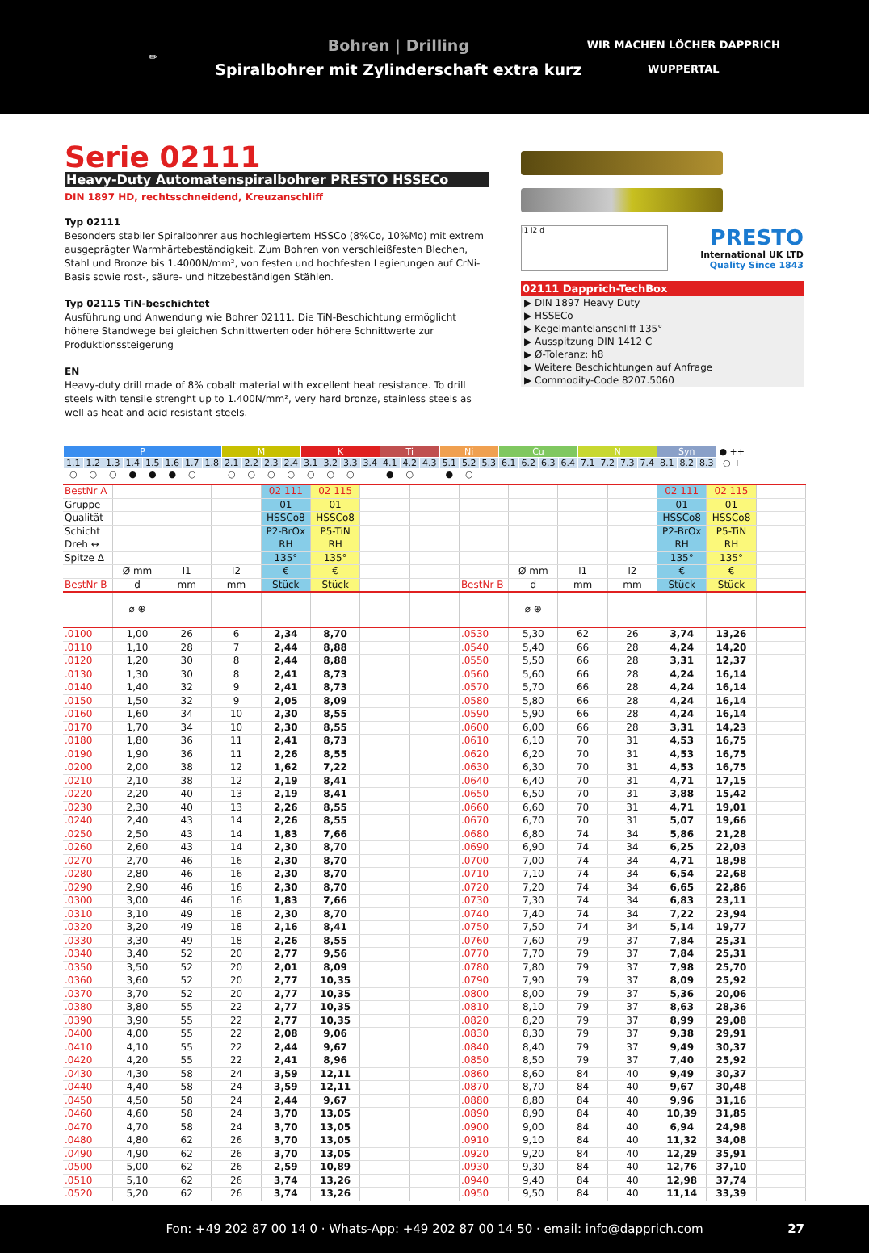✏
Bohren | Drilling
Spiralbohrer mit Zylinderschaft extra kurz
WIR MACHEN LÖCHER DAPPRICH
WUPPERTAL
Serie 02111
Heavy-Duty Automatenspiralbohrer PRESTO HSSECo
DIN 1897 HD, rechtsschneidend, Kreuzanschliff
Typ 02111
Besonders stabiler Spiralbohrer aus hochlegiertem HSSCo (8%Co, 10%Mo) mit extrem ausgeprägter Warmhärtebeständigkeit. Zum Bohren von verschleißfesten Blechen, Stahl und Bronze bis 1.4000N/mm², von festen und hochfesten Legierungen auf CrNi-Basis sowie rost-, säure- und hitzebeständigen Stählen.
Typ 02115 TiN-beschichtet
Ausführung und Anwendung wie Bohrer 02111. Die TiN-Beschichtung ermöglicht höhere Standwege bei gleichen Schnittwerten oder höhere Schnittwerte zur Produktionssteigerung
EN
Heavy-duty drill made of 8% cobalt material with excellent heat resistance. To drill steels with tensile strenght up to 1.400N/mm², very hard bronze, stainless steels as well as heat and acid resistant steels.
l1 l2 d
PRESTO
International UK LTD
Quality Since 1843
02111 Dapprich-TechBox
▶ DIN 1897 Heavy Duty
▶ HSSECo
▶ Kegelmantelanschliff 135°
▶ Ausspitzung DIN 1412 C
▶ Ø-Toleranz: h8
▶ Weitere Beschichtungen auf Anfrage
▶ Commodity-Code 8207.5060
| P | | | | | | | | M | | | | K | | | | Ti | | | Ni | | | Cu | | | | N | | | | Syn | | | ● ++ |
| 1.1 | 1.2 | 1.3 | 1.4 | 1.5 | 1.6 | 1.7 | 1.8 | 2.1 | 2.2 | 2.3 | 2.4 | 3.1 | 3.2 | 3.3 | 3.4 | 4.1 | 4.2 | 4.3 | 5.1 | 5.2 | 5.3 | 6.1 | 6.2 | 6.3 | 6.4 | 7.1 | 7.2 | 7.3 | 7.4 | 8.1 | 8.2 | 8.3 | ○ + |
| ○ | ○ | ○ | ● | ● | ● | ○ | | ○ | ○ | ○ | ○ | ○ | ○ | ○ | | ● | ○ | | ● | ○ | | | | | | | | | | | | | |
| BestNr A | | | | 02 111 | 02 115 | | | | | | | 02 111 | 02 115 | |
| Gruppe | | | | 01 | 01 | | | | | | | 01 | 01 | |
| Qualität | | | | HSSCo8 | HSSCo8 | | | | | | | HSSCo8 | HSSCo8 | |
| Schicht | | | | P2-BrOx | P5-TiN | | | | | | | P2-BrOx | P5-TiN | |
| Dreh ↔ | | | | RH | RH | | | | | | | RH | RH | |
| Spitze Δ | | | | 135° | 135° | | | | | | | 135° | 135° | |
| | Ø mm | l1 | l2 | € | € | | | | Ø mm | l1 | l2 | € | € | |
| BestNr B | d | mm | mm | Stück | Stück | | | BestNr B | d | mm | mm | Stück | Stück | |
| | ⌀ ⊕ | | | | | | | | ⌀ ⊕ | | | | | |
| .0100 | 1,00 | 26 | 6 | 2,34 | 8,70 | | | .0530 | 5,30 | 62 | 26 | 3,74 | 13,26 | |
| .0110 | 1,10 | 28 | 7 | 2,44 | 8,88 | | | .0540 | 5,40 | 66 | 28 | 4,24 | 14,20 | |
| .0120 | 1,20 | 30 | 8 | 2,44 | 8,88 | | | .0550 | 5,50 | 66 | 28 | 3,31 | 12,37 | |
| .0130 | 1,30 | 30 | 8 | 2,41 | 8,73 | | | .0560 | 5,60 | 66 | 28 | 4,24 | 16,14 | |
| .0140 | 1,40 | 32 | 9 | 2,41 | 8,73 | | | .0570 | 5,70 | 66 | 28 | 4,24 | 16,14 | |
| .0150 | 1,50 | 32 | 9 | 2,05 | 8,09 | | | .0580 | 5,80 | 66 | 28 | 4,24 | 16,14 | |
| .0160 | 1,60 | 34 | 10 | 2,30 | 8,55 | | | .0590 | 5,90 | 66 | 28 | 4,24 | 16,14 | |
| .0170 | 1,70 | 34 | 10 | 2,30 | 8,55 | | | .0600 | 6,00 | 66 | 28 | 3,31 | 14,23 | |
| .0180 | 1,80 | 36 | 11 | 2,41 | 8,73 | | | .0610 | 6,10 | 70 | 31 | 4,53 | 16,75 | |
| .0190 | 1,90 | 36 | 11 | 2,26 | 8,55 | | | .0620 | 6,20 | 70 | 31 | 4,53 | 16,75 | |
| .0200 | 2,00 | 38 | 12 | 1,62 | 7,22 | | | .0630 | 6,30 | 70 | 31 | 4,53 | 16,75 | |
| .0210 | 2,10 | 38 | 12 | 2,19 | 8,41 | | | .0640 | 6,40 | 70 | 31 | 4,71 | 17,15 | |
| .0220 | 2,20 | 40 | 13 | 2,19 | 8,41 | | | .0650 | 6,50 | 70 | 31 | 3,88 | 15,42 | |
| .0230 | 2,30 | 40 | 13 | 2,26 | 8,55 | | | .0660 | 6,60 | 70 | 31 | 4,71 | 19,01 | |
| .0240 | 2,40 | 43 | 14 | 2,26 | 8,55 | | | .0670 | 6,70 | 70 | 31 | 5,07 | 19,66 | |
| .0250 | 2,50 | 43 | 14 | 1,83 | 7,66 | | | .0680 | 6,80 | 74 | 34 | 5,86 | 21,28 | |
| .0260 | 2,60 | 43 | 14 | 2,30 | 8,70 | | | .0690 | 6,90 | 74 | 34 | 6,25 | 22,03 | |
| .0270 | 2,70 | 46 | 16 | 2,30 | 8,70 | | | .0700 | 7,00 | 74 | 34 | 4,71 | 18,98 | |
| .0280 | 2,80 | 46 | 16 | 2,30 | 8,70 | | | .0710 | 7,10 | 74 | 34 | 6,54 | 22,68 | |
| .0290 | 2,90 | 46 | 16 | 2,30 | 8,70 | | | .0720 | 7,20 | 74 | 34 | 6,65 | 22,86 | |
| .0300 | 3,00 | 46 | 16 | 1,83 | 7,66 | | | .0730 | 7,30 | 74 | 34 | 6,83 | 23,11 | |
| .0310 | 3,10 | 49 | 18 | 2,30 | 8,70 | | | .0740 | 7,40 | 74 | 34 | 7,22 | 23,94 | |
| .0320 | 3,20 | 49 | 18 | 2,16 | 8,41 | | | .0750 | 7,50 | 74 | 34 | 5,14 | 19,77 | |
| .0330 | 3,30 | 49 | 18 | 2,26 | 8,55 | | | .0760 | 7,60 | 79 | 37 | 7,84 | 25,31 | |
| .0340 | 3,40 | 52 | 20 | 2,77 | 9,56 | | | .0770 | 7,70 | 79 | 37 | 7,84 | 25,31 | |
| .0350 | 3,50 | 52 | 20 | 2,01 | 8,09 | | | .0780 | 7,80 | 79 | 37 | 7,98 | 25,70 | |
| .0360 | 3,60 | 52 | 20 | 2,77 | 10,35 | | | .0790 | 7,90 | 79 | 37 | 8,09 | 25,92 | |
| .0370 | 3,70 | 52 | 20 | 2,77 | 10,35 | | | .0800 | 8,00 | 79 | 37 | 5,36 | 20,06 | |
| .0380 | 3,80 | 55 | 22 | 2,77 | 10,35 | | | .0810 | 8,10 | 79 | 37 | 8,63 | 28,36 | |
| .0390 | 3,90 | 55 | 22 | 2,77 | 10,35 | | | .0820 | 8,20 | 79 | 37 | 8,99 | 29,08 | |
| .0400 | 4,00 | 55 | 22 | 2,08 | 9,06 | | | .0830 | 8,30 | 79 | 37 | 9,38 | 29,91 | |
| .0410 | 4,10 | 55 | 22 | 2,44 | 9,67 | | | .0840 | 8,40 | 79 | 37 | 9,49 | 30,37 | |
| .0420 | 4,20 | 55 | 22 | 2,41 | 8,96 | | | .0850 | 8,50 | 79 | 37 | 7,40 | 25,92 | |
| .0430 | 4,30 | 58 | 24 | 3,59 | 12,11 | | | .0860 | 8,60 | 84 | 40 | 9,49 | 30,37 | |
| .0440 | 4,40 | 58 | 24 | 3,59 | 12,11 | | | .0870 | 8,70 | 84 | 40 | 9,67 | 30,48 | |
| .0450 | 4,50 | 58 | 24 | 2,44 | 9,67 | | | .0880 | 8,80 | 84 | 40 | 9,96 | 31,16 | |
| .0460 | 4,60 | 58 | 24 | 3,70 | 13,05 | | | .0890 | 8,90 | 84 | 40 | 10,39 | 31,85 | |
| .0470 | 4,70 | 58 | 24 | 3,70 | 13,05 | | | .0900 | 9,00 | 84 | 40 | 6,94 | 24,98 | |
| .0480 | 4,80 | 62 | 26 | 3,70 | 13,05 | | | .0910 | 9,10 | 84 | 40 | 11,32 | 34,08 | |
| .0490 | 4,90 | 62 | 26 | 3,70 | 13,05 | | | .0920 | 9,20 | 84 | 40 | 12,29 | 35,91 | |
| .0500 | 5,00 | 62 | 26 | 2,59 | 10,89 | | | .0930 | 9,30 | 84 | 40 | 12,76 | 37,10 | |
| .0510 | 5,10 | 62 | 26 | 3,74 | 13,26 | | | .0940 | 9,40 | 84 | 40 | 12,98 | 37,74 | |
| .0520 | 5,20 | 62 | 26 | 3,74 | 13,26 | | | .0950 | 9,50 | 84 | 40 | 11,14 | 33,39 | |
Fon: +49 202 87 00 14 0 · Whats-App: +49 202 87 00 14 50 · email: info@dapprich.com 27